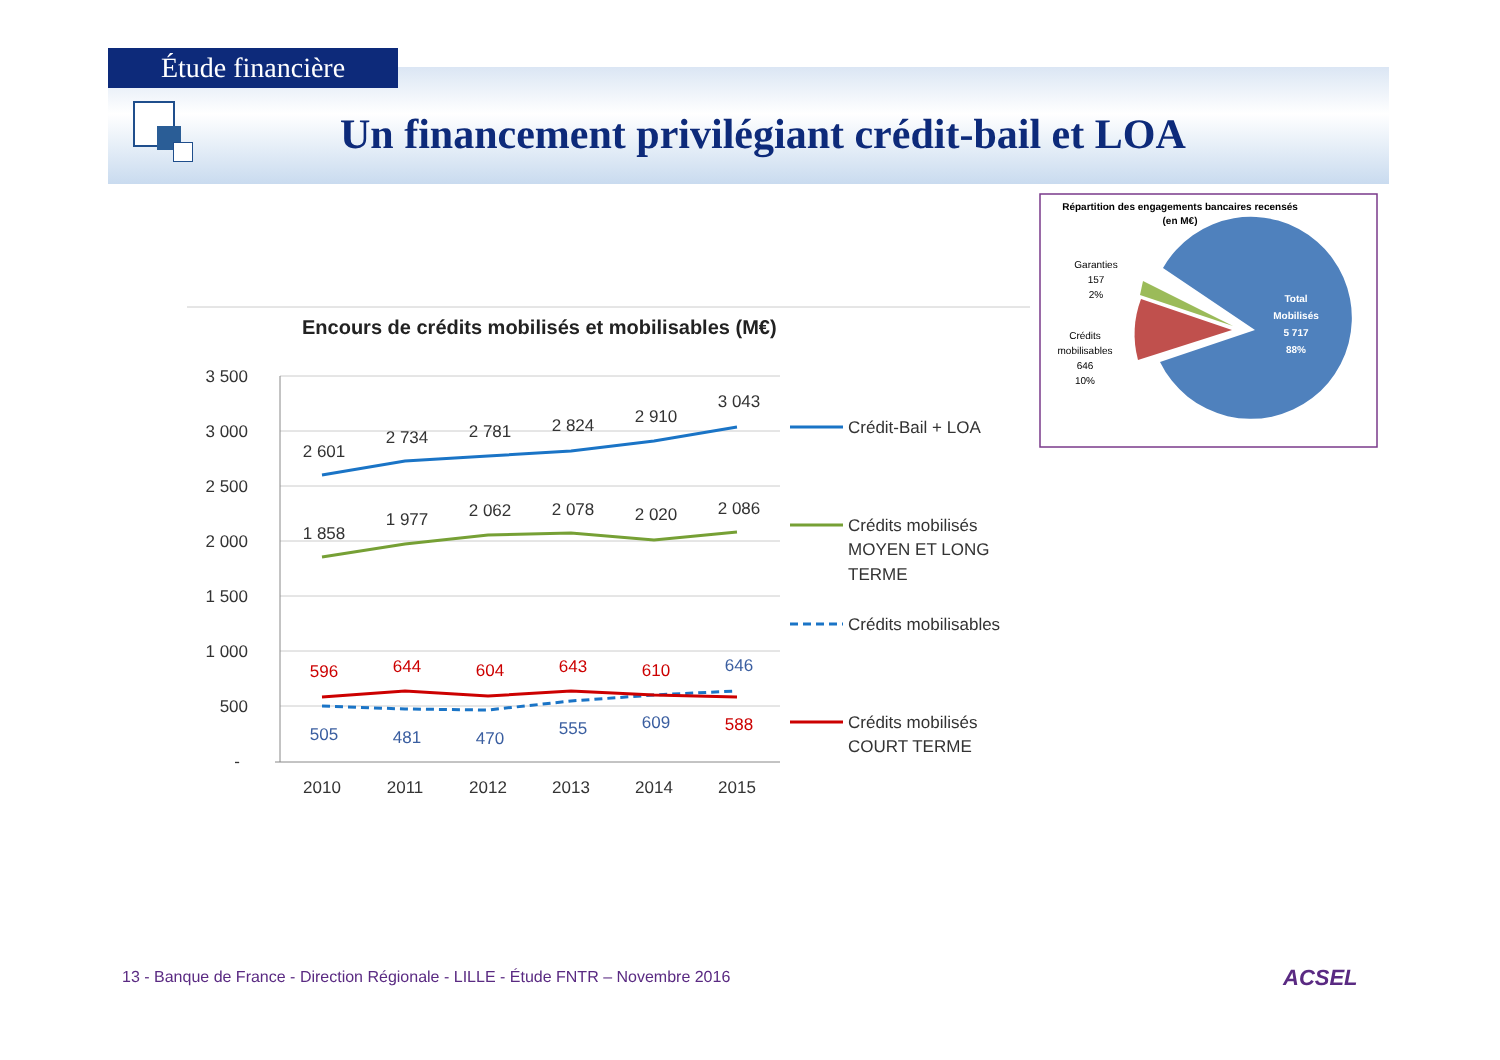Étude financière
Un financement privilégiant crédit-bail et LOA
Encours de crédits mobilisés et mobilisables (M€)
3 500
3 000
2 500
2 000
1 500
1 000
500
-
2010
2011
2012
2013
2014
2015
2 601
2 734
2 781
2 824
2 910
3 043
1 858
1 977
2 062
2 078
2 020
2 086
596
644
604
643
610
588
505
481
470
555
609
646
Crédit-Bail + LOA
Crédits mobilisés
MOYEN ET LONG
TERME
Crédits mobilisables
Crédits mobilisés
COURT TERME
Répartition des engagements bancaires recensés
(en M€)
Total
Mobilisés
5 717
88%
Garanties
157
2%
Crédits
mobilisables
646
10%
13 - Banque de France - Direction Régionale - LILLE - Étude FNTR – Novembre 2016
ACSEL